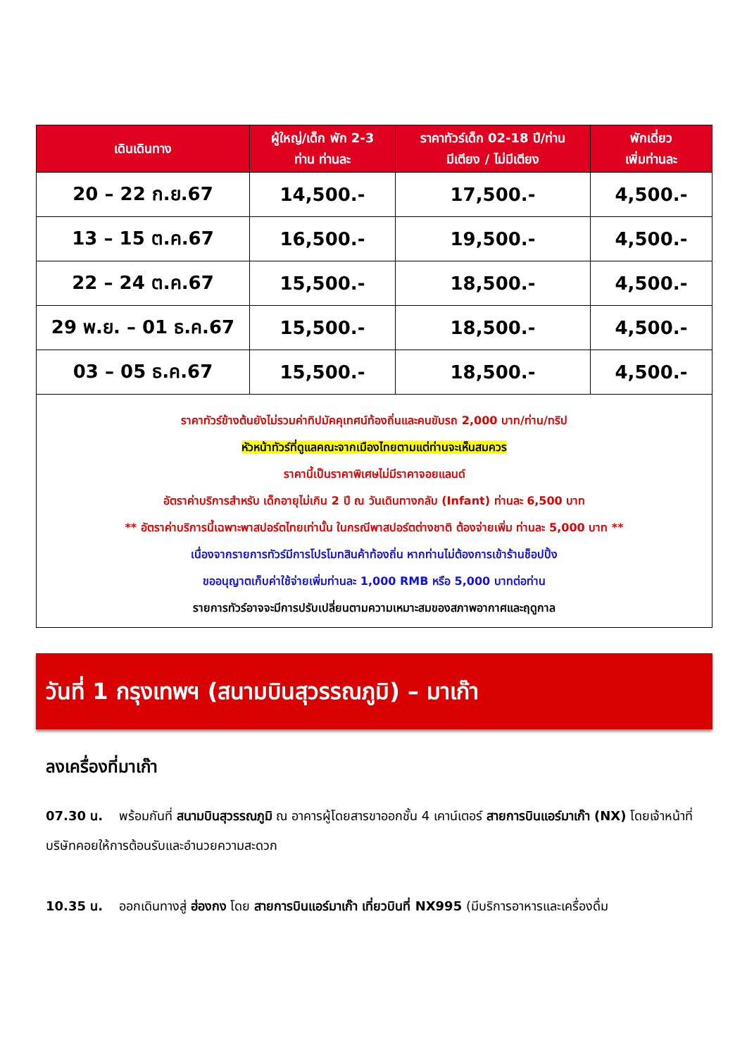| เดินเดินทาง | ผู้ใหญ่/เด็ก พัก 2-3 ท่าน ท่านละ | ราคาทัวร์เด็ก 02-18 ปี/ท่าน มีเตียง / ไม่มีเตียง | พักเดี่ยว เพิ่มท่านละ |
| --- | --- | --- | --- |
| 20 – 22 ก.ย.67 | 14,500.- | 17,500.- | 4,500.- |
| 13 – 15 ต.ค.67 | 16,500.- | 19,500.- | 4,500.- |
| 22 – 24 ต.ค.67 | 15,500.- | 18,500.- | 4,500.- |
| 29 พ.ย. – 01 ธ.ค.67 | 15,500.- | 18,500.- | 4,500.- |
| 03 – 05 ธ.ค.67 | 15,500.- | 18,500.- | 4,500.- |
| ราคาทัวร์ข้างต้นยังไม่รวมค่าทิปมัคคุเทศน์ท้องถิ่นและคนขับรถ 2,000 บาท/ท่าน/ทริป หัวหน้าทัวร์ที่ดูแลคณะจากเมืองไทยตามแต่ท่านจะเห็นสมควร ราคานี้เป็นราคาพิเศษไม่มีราคาจอยแลนด์ อัตราค่าบริการสำหรับ เด็กอายุไม่เกิน 2 ปี ณ วันเดินทางกลับ (Infant) ท่านละ 6,500 บาท ** อัตราค่าบริการนี้เฉพาะพาสปอร์ตไทยเท่านั้น ในกรณีพาสปอร์ตต่างชาติ ต้องจ่ายเพิ่ม ท่านละ 5,000 บาท ** เนื่องจากรายการทัวร์มีการโปรโมทสินค้าท้องถิ่น หากท่านไม่ต้องการเข้าร้านช็อปปิ้ง ขออนุญาตเก็บค่าใช้จ่ายเพิ่มท่านละ 1,000 RMB หรือ 5,000 บาทต่อท่าน รายการทัวร์อาจจะมีการปรับเปลี่ยนตามความเหมาะสมของสภาพอากาศและฤดูกาล | | | |
วันที่ 1 กรุงเทพฯ (สนามบินสุวรรณภูมิ) – มาเก๊า
ลงเครื่องที่มาเก๊า
07.30 น. พร้อมกันที่ สนามบินสุวรรณภูมิ ณ อาคารผู้โดยสารขาออกชั้น 4 เคาน์เตอร์ สายการบินแอร์มาเก๊า (NX) โดยเจ้าหน้าที่บริษัทคอยให้การต้อนรับและอำนวยความสะดวก
10.35 น. ออกเดินทางสู่ ฮ่องกง โดย สายการบินแอร์มาเก๊า เที่ยวบินที่ NX995 (มีบริการอาหารและเครื่องดื่ม